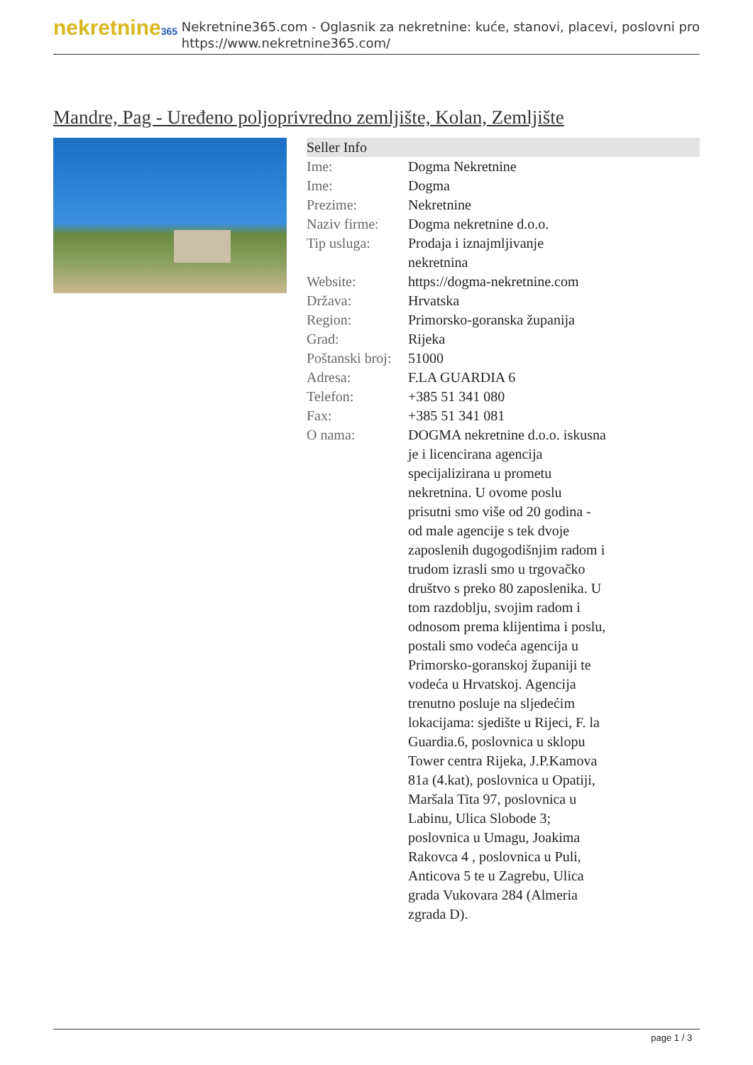nekretnine365
Nekretnine365.com - Oglasnik za nekretnine: kuće, stanovi, placevi, poslovni pro
https://www.nekretnine365.com/
Mandre, Pag - Uređeno poljoprivredno zemljište, Kolan, Zemljište
| Seller Info | | |
| --- | --- | --- |
| Ime: | Dogma Nekretnine | |
| Ime: | Dogma | |
| Prezime: | Nekretnine | |
| Naziv firme: | Dogma nekretnine d.o.o. | |
| Tip usluga: | Prodaja i iznajmljivanje nekretnina | |
| Website: | https://dogma-nekretnine.com | |
| Država: | Hrvatska | |
| Region: | Primorsko-goranska županija | |
| Grad: | Rijeka | |
| Poštanski broj: | 51000 | |
| Adresa: | F.LA GUARDIA 6 | |
| Telefon: | +385 51 341 080 | |
| Fax: | +385 51 341 081 | |
| O nama: | DOGMA nekretnine d.o.o. iskusna je i licencirana agencija specijalizirana u prometu nekretnina. U ovome poslu prisutni smo više od 20 godina - od male agencije s tek dvoje zaposlenih dugogodišnjim radom i trudom izrasli smo u trgovačko društvo s preko 80 zaposlenika. U tom razdoblju, svojim radom i odnosom prema klijentima i poslu, postali smo vodeća agencija u Primorsko-goranskoj županiji te vodeća u Hrvatskoj. Agencija trenutno posluje na sljedećim lokacijama: sjedište u Rijeci, F. la Guardia.6, poslovnica u sklopu Tower centra Rijeka, J.P.Kamova 81a (4.kat), poslovnica u Opatiji, Maršala Tita 97, poslovnica u Labinu, Ulica Slobode 3; poslovnica u Umagu, Joakima Rakovca 4 , poslovnica u Puli, Anticova 5 te u Zagrebu, Ulica grada Vukovara 284 (Almeria zgrada D). | |
page 1 / 3